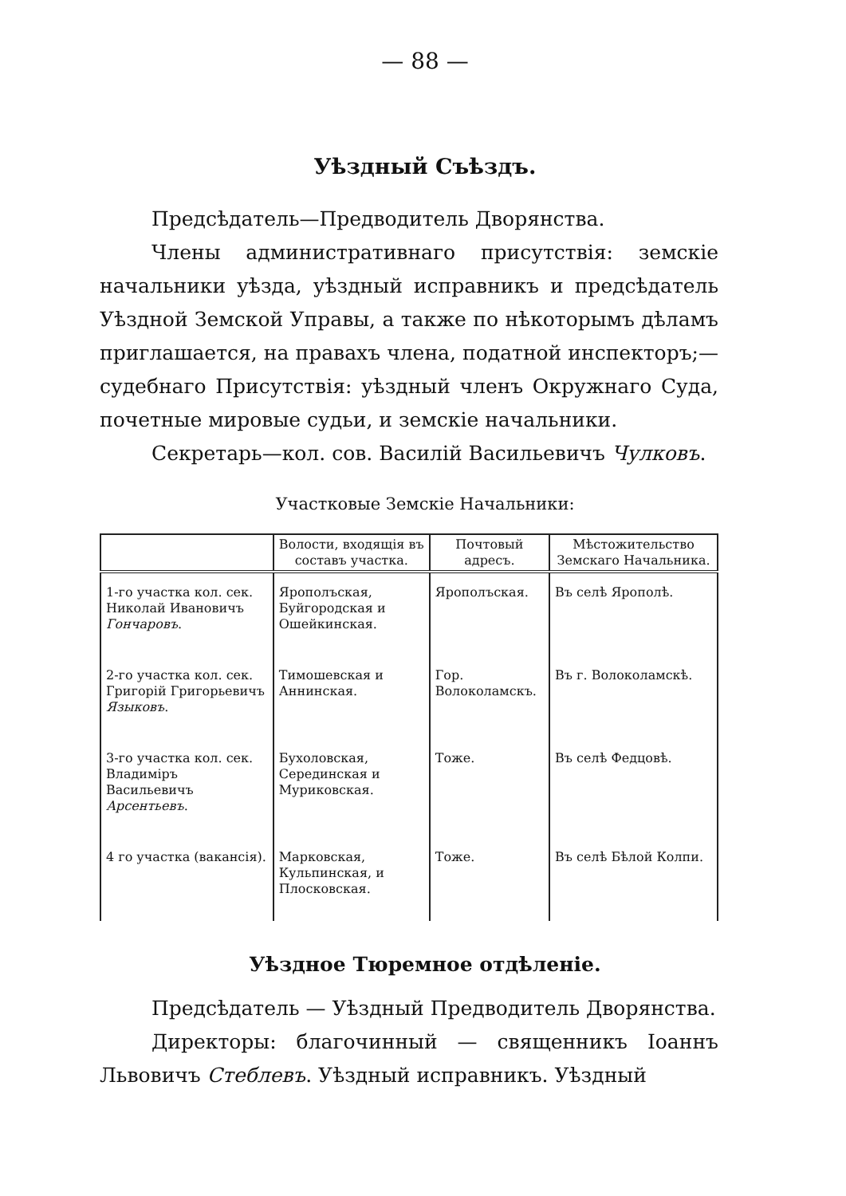— 88 —
Уѣздный Съѣздъ.
Предсѣдатель—Предводитель Дворянства.
Члены административнаго присутствія: земскіе начальники уѣзда, уѣздный исправникъ и предсѣдатель Уѣздной Земской Управы, а также по нѣкоторымъ дѣламъ приглашается, на правахъ члена, податной инспекторъ;—судебнаго Присутствія: уѣздный членъ Окружнаго Суда, почетные мировые судьи, и земскіе начальники.
Секретарь—кол. сов. Василій Васильевичъ Чулковъ.
Участковые Земскіе Начальники:
| | Волости, входящія въ составъ участка. | Почтовый адресъ. | Мѣстожительство Земскаго Начальника. |
| --- | --- | --- | --- |
| 1-го участка кол. сек. Николай Ивановичъ Гончаровъ . | Ярополъская, Буйгородская и Ошейкинская. | Ярополъская. | Въ селѣ Ярополѣ. |
| 2-го участка кол. сек. Григорій Григорьевичъ Языковъ . | Тимошевская и Аннинская. | Гор. Волоколамскъ. | Въ г. Волоколамскѣ. |
| 3-го участка кол. сек. Владиміръ Васильевичъ Арсентьевъ . | Бухоловская, Серединская и Муриковская. | Тоже. | Въ селѣ Федцовѣ. |
| 4 го участка (вакансія). | Марковская, Кульпинская, и Плосковская. | Тоже. | Въ селѣ Бѣлой Колпи. |
Уѣздное Тюремное отдѣленіе.
Предсѣдатель — Уѣздный Предводитель Дворянства.
Директоры: благочинный — священникъ Іоаннъ Львовичъ Стеблевъ. Уѣздный исправникъ. Уѣздный